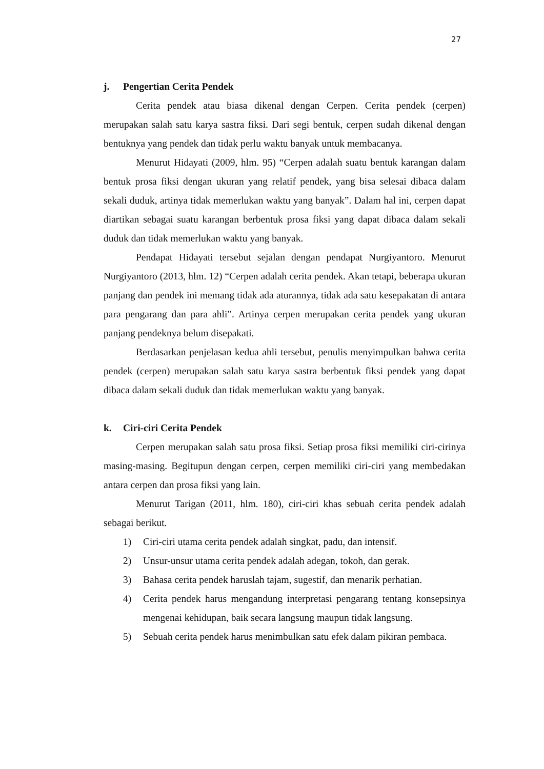27
j. Pengertian Cerita Pendek
Cerita pendek atau biasa dikenal dengan Cerpen. Cerita pendek (cerpen) merupakan salah satu karya sastra fiksi. Dari segi bentuk, cerpen sudah dikenal dengan bentuknya yang pendek dan tidak perlu waktu banyak untuk membacanya.
Menurut Hidayati (2009, hlm. 95) “Cerpen adalah suatu bentuk karangan dalam bentuk prosa fiksi dengan ukuran yang relatif pendek, yang bisa selesai dibaca dalam sekali duduk, artinya tidak memerlukan waktu yang banyak”. Dalam hal ini, cerpen dapat diartikan sebagai suatu karangan berbentuk prosa fiksi yang dapat dibaca dalam sekali duduk dan tidak memerlukan waktu yang banyak.
Pendapat Hidayati tersebut sejalan dengan pendapat Nurgiyantoro. Menurut Nurgiyantoro (2013, hlm. 12) “Cerpen adalah cerita pendek. Akan tetapi, beberapa ukuran panjang dan pendek ini memang tidak ada aturannya, tidak ada satu kesepakatan di antara para pengarang dan para ahli”. Artinya cerpen merupakan cerita pendek yang ukuran panjang pendeknya belum disepakati.
Berdasarkan penjelasan kedua ahli tersebut, penulis menyimpulkan bahwa cerita pendek (cerpen) merupakan salah satu karya sastra berbentuk fiksi pendek yang dapat dibaca dalam sekali duduk dan tidak memerlukan waktu yang banyak.
k. Ciri-ciri Cerita Pendek
Cerpen merupakan salah satu prosa fiksi. Setiap prosa fiksi memiliki ciri-cirinya masing-masing. Begitupun dengan cerpen, cerpen memiliki ciri-ciri yang membedakan antara cerpen dan prosa fiksi yang lain.
Menurut Tarigan (2011, hlm. 180), ciri-ciri khas sebuah cerita pendek adalah sebagai berikut.
1) Ciri-ciri utama cerita pendek adalah singkat, padu, dan intensif.
2) Unsur-unsur utama cerita pendek adalah adegan, tokoh, dan gerak.
3) Bahasa cerita pendek haruslah tajam, sugestif, dan menarik perhatian.
4) Cerita pendek harus mengandung interpretasi pengarang tentang konsepsinya mengenai kehidupan, baik secara langsung maupun tidak langsung.
5) Sebuah cerita pendek harus menimbulkan satu efek dalam pikiran pembaca.